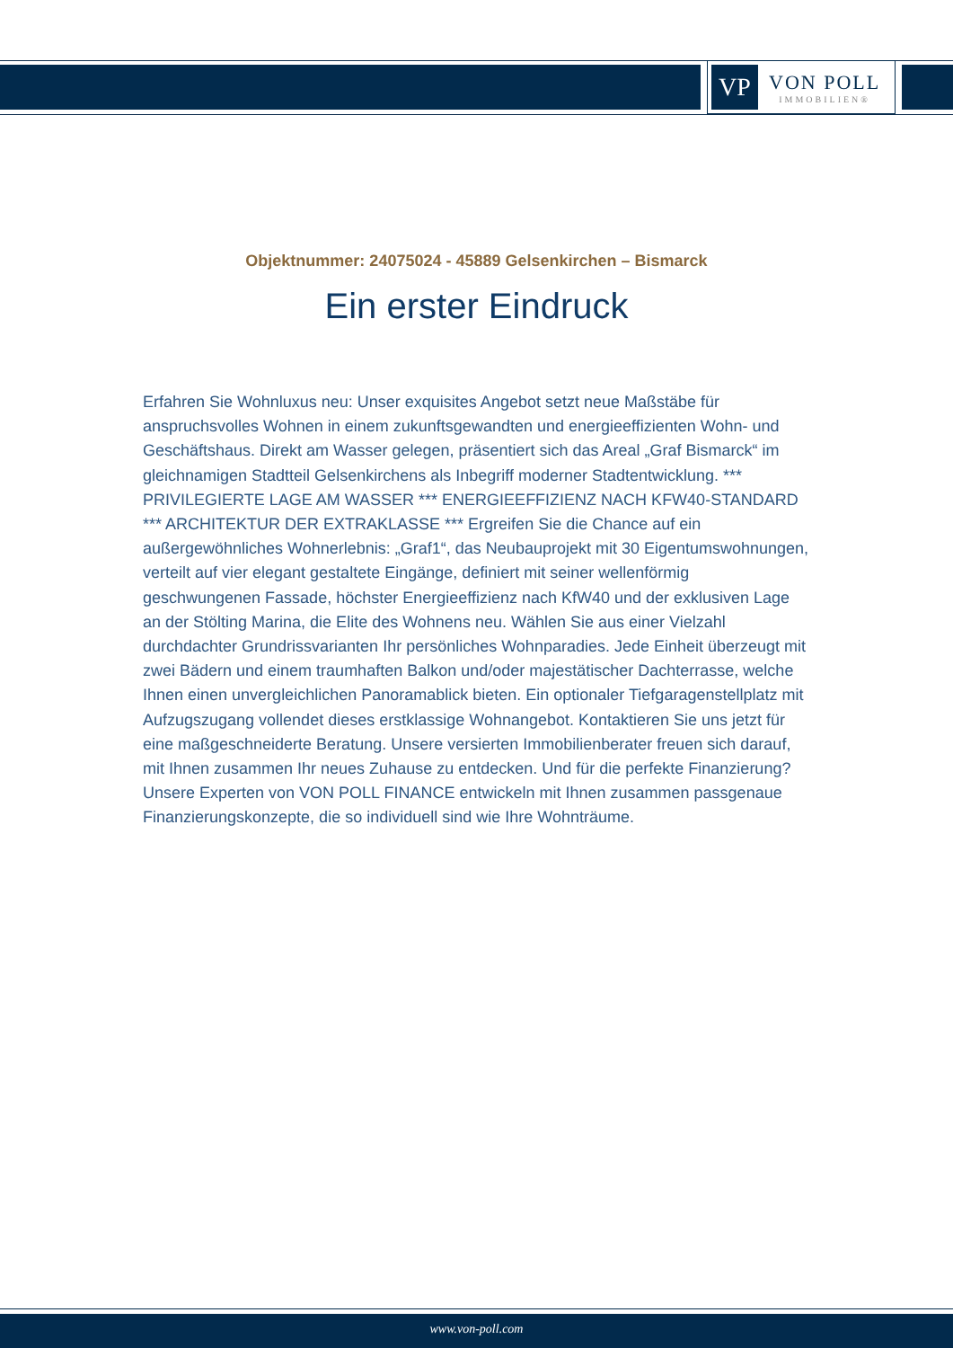VP
VON POLL
IMMOBILIEN®
Objektnummer: 24075024 - 45889 Gelsenkirchen – Bismarck
Ein erster Eindruck
Erfahren Sie Wohnluxus neu: Unser exquisites Angebot setzt neue Maßstäbe für anspruchsvolles Wohnen in einem zukunftsgewandten und energieeffizienten Wohn- und Geschäftshaus. Direkt am Wasser gelegen, präsentiert sich das Areal „Graf Bismarck“ im gleichnamigen Stadtteil Gelsenkirchens als Inbegriff moderner Stadtentwicklung. *** PRIVILEGIERTE LAGE AM WASSER *** ENERGIEEFFIZIENZ NACH KFW40-STANDARD *** ARCHITEKTUR DER EXTRAKLASSE *** Ergreifen Sie die Chance auf ein außergewöhnliches Wohnerlebnis: „Graf1“, das Neubauprojekt mit 30 Eigentumswohnungen, verteilt auf vier elegant gestaltete Eingänge, definiert mit seiner wellenförmig geschwungenen Fassade, höchster Energieeffizienz nach KfW40 und der exklusiven Lage an der Stölting Marina, die Elite des Wohnens neu. Wählen Sie aus einer Vielzahl durchdachter Grundrissvarianten Ihr persönliches Wohnparadies. Jede Einheit überzeugt mit zwei Bädern und einem traumhaften Balkon und/oder majestätischer Dachterrasse, welche Ihnen einen unvergleichlichen Panoramablick bieten. Ein optionaler Tiefgaragenstellplatz mit Aufzugszugang vollendet dieses erstklassige Wohnangebot. Kontaktieren Sie uns jetzt für eine maßgeschneiderte Beratung. Unsere versierten Immobilienberater freuen sich darauf, mit Ihnen zusammen Ihr neues Zuhause zu entdecken. Und für die perfekte Finanzierung? Unsere Experten von VON POLL FINANCE entwickeln mit Ihnen zusammen passgenaue Finanzierungskonzepte, die so individuell sind wie Ihre Wohnträume.
www.von-poll.com